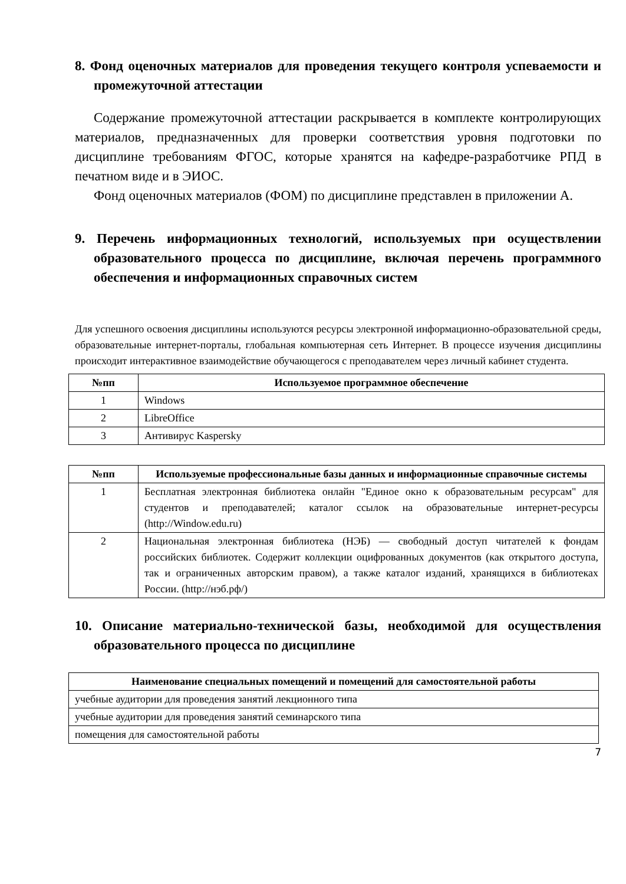8. Фонд оценочных материалов для проведения текущего контроля успеваемости и промежуточной аттестации
Содержание промежуточной аттестации раскрывается в комплекте контролирующих материалов, предназначенных для проверки соответствия уровня подготовки по дисциплине требованиям ФГОС, которые хранятся на кафедре-разработчике РПД в печатном виде и в ЭИОС.
Фонд оценочных материалов (ФОМ) по дисциплине представлен в приложении А.
9. Перечень информационных технологий, используемых при осуществлении образовательного процесса по дисциплине, включая перечень программного обеспечения и информационных справочных систем
Для успешного освоения дисциплины используются ресурсы электронной информационно-образовательной среды, образовательные интернет-порталы, глобальная компьютерная сеть Интернет. В процессе изучения дисциплины происходит интерактивное взаимодействие обучающегося с преподавателем через личный кабинет студента.
| №пп | Используемое программное обеспечение |
| --- | --- |
| 1 | Windows |
| 2 | LibreOffice |
| 3 | Антивирус Kaspersky |
| №пп | Используемые профессиональные базы данных и информационные справочные системы |
| --- | --- |
| 1 | Бесплатная электронная библиотека онлайн "Единое окно к образовательным ресурсам" для студентов и преподавателей; каталог ссылок на образовательные интернет-ресурсы (http://Window.edu.ru) |
| 2 | Национальная электронная библиотека (НЭБ) — свободный доступ читателей к фондам российских библиотек. Содержит коллекции оцифрованных документов (как открытого доступа, так и ограниченных авторским правом), а также каталог изданий, хранящихся в библиотеках России. (http://нэб.рф/) |
10. Описание материально-технической базы, необходимой для осуществления образовательного процесса по дисциплине
| Наименование специальных помещений и помещений для самостоятельной работы |
| --- |
| учебные аудитории для проведения занятий лекционного типа |
| учебные аудитории для проведения занятий семинарского типа |
| помещения для самостоятельной работы |
7